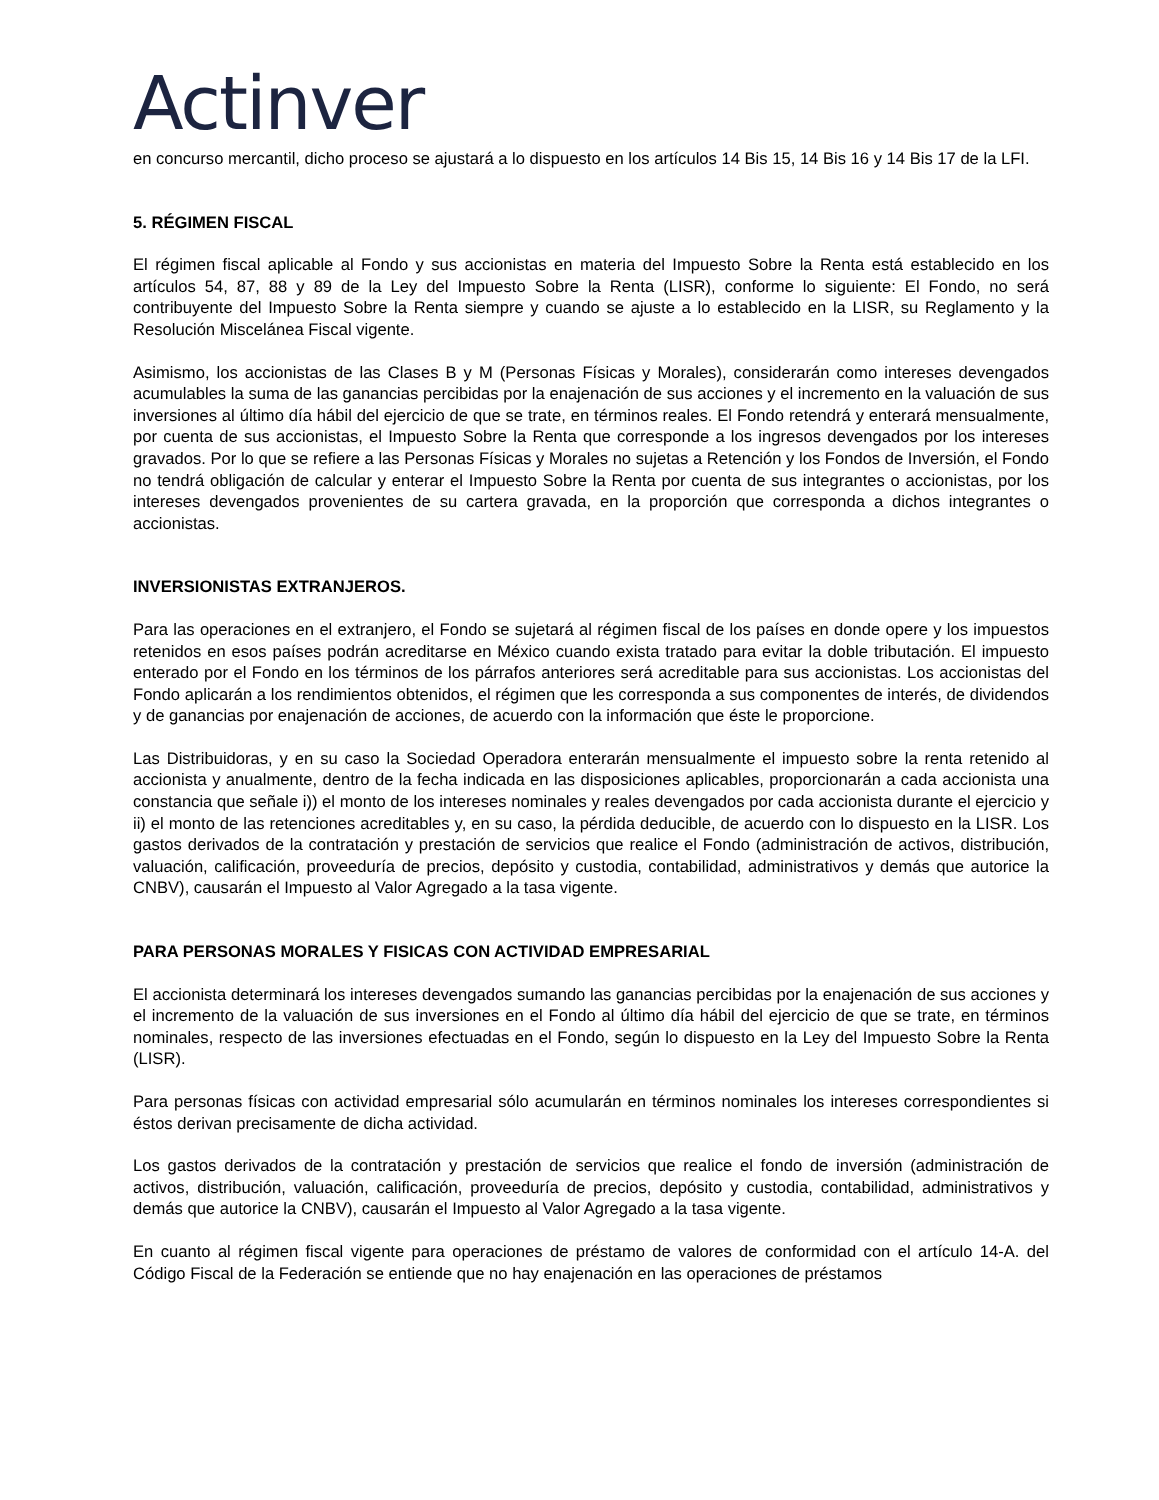Actinver
en concurso mercantil, dicho proceso se ajustará a lo dispuesto en los artículos 14 Bis 15, 14 Bis 16 y 14 Bis 17 de la LFI.
5. RÉGIMEN FISCAL
El régimen fiscal aplicable al Fondo y sus accionistas en materia del Impuesto Sobre la Renta está establecido en los artículos 54, 87, 88 y 89 de la Ley del Impuesto Sobre la Renta (LISR), conforme lo siguiente: El Fondo, no será contribuyente del Impuesto Sobre la Renta siempre y cuando se ajuste a lo establecido en la LISR, su Reglamento y la Resolución Miscelánea Fiscal vigente.
Asimismo, los accionistas de las Clases B y M (Personas Físicas y Morales), considerarán como intereses devengados acumulables la suma de las ganancias percibidas por la enajenación de sus acciones y el incremento en la valuación de sus inversiones al último día hábil del ejercicio de que se trate, en términos reales. El Fondo retendrá y enterará mensualmente, por cuenta de sus accionistas, el Impuesto Sobre la Renta que corresponde a los ingresos devengados por los intereses gravados. Por lo que se refiere a las Personas Físicas y Morales no sujetas a Retención y los Fondos de Inversión, el Fondo no tendrá obligación de calcular y enterar el Impuesto Sobre la Renta por cuenta de sus integrantes o accionistas, por los intereses devengados provenientes de su cartera gravada, en la proporción que corresponda a dichos integrantes o accionistas.
INVERSIONISTAS EXTRANJEROS.
Para las operaciones en el extranjero, el Fondo se sujetará al régimen fiscal de los países en donde opere y los impuestos retenidos en esos países podrán acreditarse en México cuando exista tratado para evitar la doble tributación. El impuesto enterado por el Fondo en los términos de los párrafos anteriores será acreditable para sus accionistas. Los accionistas del Fondo aplicarán a los rendimientos obtenidos, el régimen que les corresponda a sus componentes de interés, de dividendos y de ganancias por enajenación de acciones, de acuerdo con la información que éste le proporcione.
Las Distribuidoras, y en su caso la Sociedad Operadora enterarán mensualmente el impuesto sobre la renta retenido al accionista y anualmente, dentro de la fecha indicada en las disposiciones aplicables, proporcionarán a cada accionista una constancia que señale i)) el monto de los intereses nominales y reales devengados por cada accionista durante el ejercicio y ii) el monto de las retenciones acreditables y, en su caso, la pérdida deducible, de acuerdo con lo dispuesto en la LISR. Los gastos derivados de la contratación y prestación de servicios que realice el Fondo (administración de activos, distribución, valuación, calificación, proveeduría de precios, depósito y custodia, contabilidad, administrativos y demás que autorice la CNBV), causarán el Impuesto al Valor Agregado a la tasa vigente.
PARA PERSONAS MORALES Y FISICAS CON ACTIVIDAD EMPRESARIAL
El accionista determinará los intereses devengados sumando las ganancias percibidas por la enajenación de sus acciones y el incremento de la valuación de sus inversiones en el Fondo al último día hábil del ejercicio de que se trate, en términos nominales, respecto de las inversiones efectuadas en el Fondo, según lo dispuesto en la Ley del Impuesto Sobre la Renta (LISR).
Para personas físicas con actividad empresarial sólo acumularán en términos nominales los intereses correspondientes si éstos derivan precisamente de dicha actividad.
Los gastos derivados de la contratación y prestación de servicios que realice el fondo de inversión (administración de activos, distribución, valuación, calificación, proveeduría de precios, depósito y custodia, contabilidad, administrativos y demás que autorice la CNBV), causarán el Impuesto al Valor Agregado a la tasa vigente.
En cuanto al régimen fiscal vigente para operaciones de préstamo de valores de conformidad con el artículo 14-A. del Código Fiscal de la Federación se entiende que no hay enajenación en las operaciones de préstamos